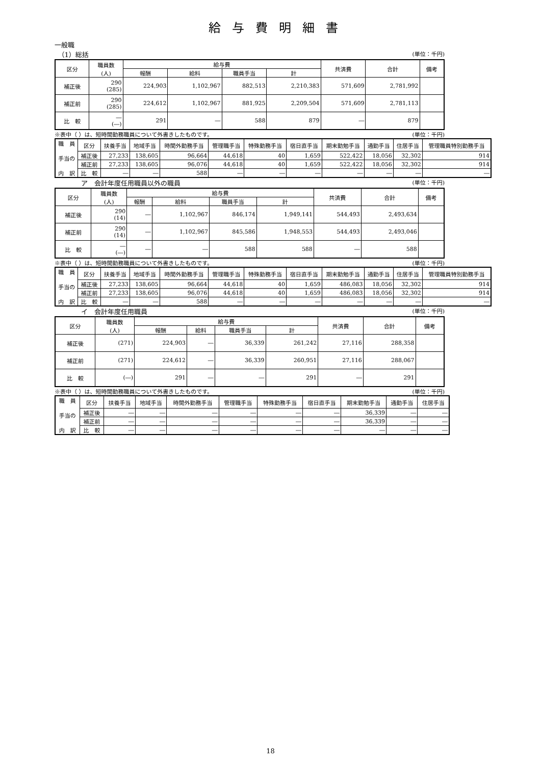給与費明細書
一般職
　（1）総括 (単位：千円)
| 区分 | 職員数 (人) | 給与費 | | | | 共済費 | 合計 | 備考 |
| --- | --- | --- | --- | --- | --- | --- | --- | --- |
| | | 報酬 | 給料 | 職員手当 | 計 | | | |
| 補正後 | 290 (285) | 224,903 | 1,102,967 | 882,513 | 2,210,383 | 571,609 | 2,781,992 | |
| 補正前 | 290 (285) | 224,612 | 1,102,967 | 881,925 | 2,209,504 | 571,609 | 2,781,113 | |
| 比 較 | ― (―) | 291 | ― | 588 | 879 | ― | 879 | |
※表中（ ）は、短時間勤務職員について外書きしたものです。 (単位：千円)
| 職 員 手当の 内 訳 | 区分 | 扶養手当 | 地域手当 | 時間外勤務手当 | 管理職手当 | 特殊勤務手当 | 宿日直手当 | 期末勤勉手当 | 通勤手当 | 住居手当 | 管理職員特別勤務手当 |
| --- | --- | --- | --- | --- | --- | --- | --- | --- | --- | --- | --- |
| | 補正後 | 27,233 | 138,605 | 96,664 | 44,618 | 40 | 1,659 | 522,422 | 18,056 | 32,302 | 914 |
| | 補正前 | 27,233 | 138,605 | 96,076 | 44,618 | 40 | 1,659 | 522,422 | 18,056 | 32,302 | 914 |
| | 比 較 | ― | ― | 588 | ― | ― | ― | ― | ― | ― | ― |
　　　　ア　会計年度任用職員以外の職員 (単位：千円)
| 区分 | 職員数 (人) | 給与費 | | | | 共済費 | 合計 | 備考 |
| --- | --- | --- | --- | --- | --- | --- | --- | --- |
| | | 報酬 | 給料 | 職員手当 | 計 | | | |
| 補正後 | 290 (14) | ― | 1,102,967 | 846,174 | 1,949,141 | 544,493 | 2,493,634 | |
| 補正前 | 290 (14) | ― | 1,102,967 | 845,586 | 1,948,553 | 544,493 | 2,493,046 | |
| 比 較 | ― (―) | ― | ― | 588 | 588 | ― | 588 | |
※表中（ ）は、短時間勤務職員について外書きしたものです。 (単位：千円)
| 職 員 手当の 内 訳 | 区分 | 扶養手当 | 地域手当 | 時間外勤務手当 | 管理職手当 | 特殊勤務手当 | 宿日直手当 | 期末勤勉手当 | 通勤手当 | 住居手当 | 管理職員特別勤務手当 |
| --- | --- | --- | --- | --- | --- | --- | --- | --- | --- | --- | --- |
| | 補正後 | 27,233 | 138,605 | 96,664 | 44,618 | 40 | 1,659 | 486,083 | 18,056 | 32,302 | 914 |
| | 補正前 | 27,233 | 138,605 | 96,076 | 44,618 | 40 | 1,659 | 486,083 | 18,056 | 32,302 | 914 |
| | 比 較 | ― | ― | 588 | ― | ― | ― | ― | ― | ― | ― |
　　　　イ　会計年度任用職員 (単位：千円)
| 区分 | 職員数 (人) | 給与費 | | | | 共済費 | 合計 | 備考 |
| --- | --- | --- | --- | --- | --- | --- | --- | --- |
| | | 報酬 | 給料 | 職員手当 | 計 | | | |
| 補正後 | (271) | 224,903 | ― | 36,339 | 261,242 | 27,116 | 288,358 | |
| 補正前 | (271) | 224,612 | ― | 36,339 | 260,951 | 27,116 | 288,067 | |
| 比 較 | (―) | 291 | ― | ― | 291 | ― | 291 | |
※表中（ ）は、短時間勤務職員について外書きしたものです。 (単位：千円)
| 職 員 手当の 内 訳 | 区分 | 扶養手当 | 地域手当 | 時間外勤務手当 | 管理職手当 | 特殊勤務手当 | 宿日直手当 | 期末勤勉手当 | 通勤手当 | 住居手当 |
| --- | --- | --- | --- | --- | --- | --- | --- | --- | --- | --- |
| | 補正後 | ― | ― | ― | ― | ― | ― | 36,339 | ― | ― |
| | 補正前 | ― | ― | ― | ― | ― | ― | 36,339 | ― | ― |
| | 比 較 | ― | ― | ― | ― | ― | ― | ― | ― | ― |
18